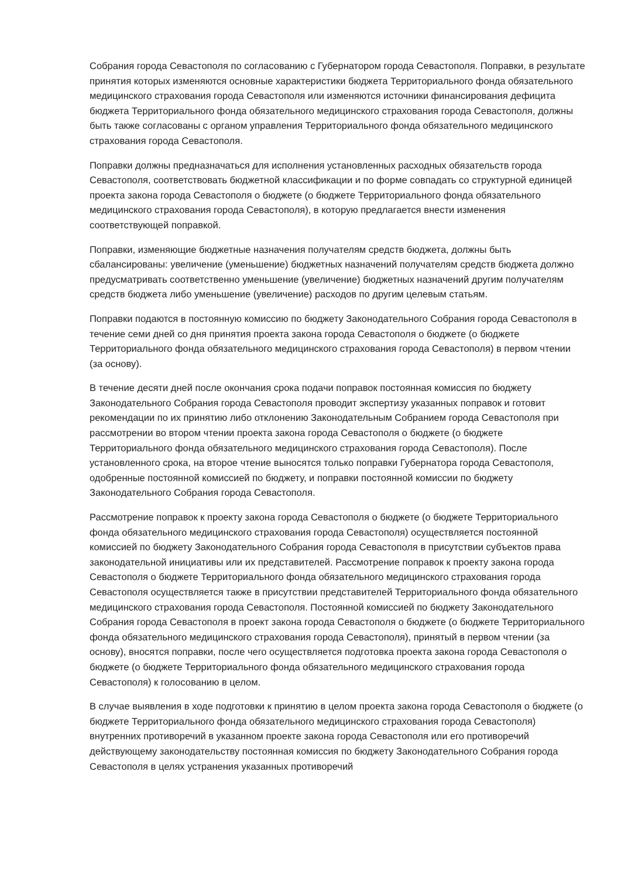Собрания города Севастополя по согласованию с Губернатором города Севастополя. Поправки, в результате принятия которых изменяются основные характеристики бюджета Территориального фонда обязательного медицинского страхования города Севастополя или изменяются источники финансирования дефицита бюджета Территориального фонда обязательного медицинского страхования города Севастополя, должны быть также согласованы с органом управления Территориального фонда обязательного медицинского страхования города Севастополя.
Поправки должны предназначаться для исполнения установленных расходных обязательств города Севастополя, соответствовать бюджетной классификации и по форме совпадать со структурной единицей проекта закона города Севастополя о бюджете (о бюджете Территориального фонда обязательного медицинского страхования города Севастополя), в которую предлагается внести изменения соответствующей поправкой.
Поправки, изменяющие бюджетные назначения получателям средств бюджета, должны быть сбалансированы: увеличение (уменьшение) бюджетных назначений получателям средств бюджета должно предусматривать соответственно уменьшение (увеличение) бюджетных назначений другим получателям средств бюджета либо уменьшение (увеличение) расходов по другим целевым статьям.
Поправки подаются в постоянную комиссию по бюджету Законодательного Собрания города Севастополя в течение семи дней со дня принятия проекта закона города Севастополя о бюджете (о бюджете Территориального фонда обязательного медицинского страхования города Севастополя) в первом чтении (за основу).
В течение десяти дней после окончания срока подачи поправок постоянная комиссия по бюджету Законодательного Собрания города Севастополя проводит экспертизу указанных поправок и готовит рекомендации по их принятию либо отклонению Законодательным Собранием города Севастополя при рассмотрении во втором чтении проекта закона города Севастополя о бюджете (о бюджете Территориального фонда обязательного медицинского страхования города Севастополя). После установленного срока, на второе чтение выносятся только поправки Губернатора города Севастополя, одобренные постоянной комиссией по бюджету, и поправки постоянной комиссии по бюджету Законодательного Собрания города Севастополя.
Рассмотрение поправок к проекту закона города Севастополя о бюджете (о бюджете Территориального фонда обязательного медицинского страхования города Севастополя) осуществляется постоянной комиссией по бюджету Законодательного Собрания города Севастополя в присутствии субъектов права законодательной инициативы или их представителей. Рассмотрение поправок к проекту закона города Севастополя о бюджете Территориального фонда обязательного медицинского страхования города Севастополя осуществляется также в присутствии представителей Территориального фонда обязательного медицинского страхования города Севастополя. Постоянной комиссией по бюджету Законодательного Собрания города Севастополя в проект закона города Севастополя о бюджете (о бюджете Территориального фонда обязательного медицинского страхования города Севастополя), принятый в первом чтении (за основу), вносятся поправки, после чего осуществляется подготовка проекта закона города Севастополя о бюджете (о бюджете Территориального фонда обязательного медицинского страхования города Севастополя) к голосованию в целом.
В случае выявления в ходе подготовки к принятию в целом проекта закона города Севастополя о бюджете (о бюджете Территориального фонда обязательного медицинского страхования города Севастополя) внутренних противоречий в указанном проекте закона города Севастополя или его противоречий действующему законодательству постоянная комиссия по бюджету Законодательного Собрания города Севастополя в целях устранения указанных противоречий